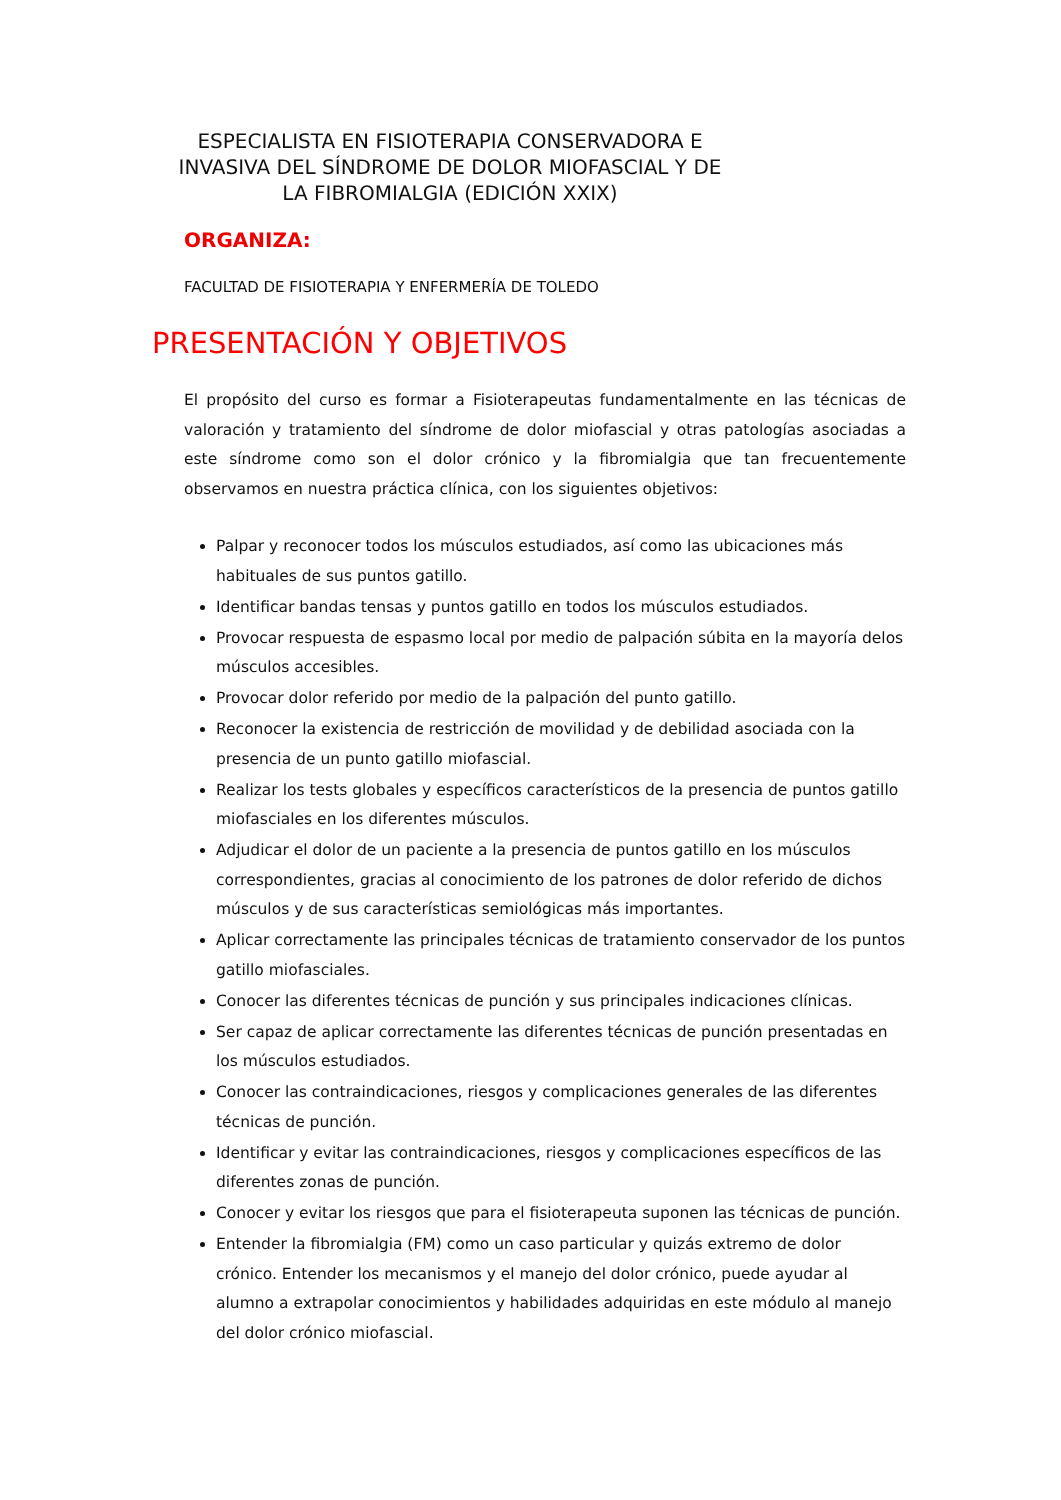ESPECIALISTA EN FISIOTERAPIA CONSERVADORA E INVASIVA DEL SÍNDROME DE DOLOR MIOFASCIAL Y DE LA FIBROMIALGIA (EDICIÓN XXIX)
ORGANIZA:
FACULTAD DE FISIOTERAPIA Y ENFERMERÍA DE TOLEDO
PRESENTACIÓN Y OBJETIVOS
El propósito del curso es formar a Fisioterapeutas fundamentalmente en las técnicas de valoración y tratamiento del síndrome de dolor miofascial y otras patologías asociadas a este síndrome como son el dolor crónico y la fibromialgia que tan frecuentemente observamos en nuestra práctica clínica, con los siguientes objetivos:
Palpar y reconocer todos los músculos estudiados, así como las ubicaciones más habituales de sus puntos gatillo.
Identificar bandas tensas y puntos gatillo en todos los músculos estudiados.
Provocar respuesta de espasmo local por medio de palpación súbita en la mayoría delos músculos accesibles.
Provocar dolor referido por medio de la palpación del punto gatillo.
Reconocer la existencia de restricción de movilidad y de debilidad asociada con la presencia de un punto gatillo miofascial.
Realizar los tests globales y específicos característicos de la presencia de puntos gatillo miofasciales en los diferentes músculos.
Adjudicar el dolor de un paciente a la presencia de puntos gatillo en los músculos correspondientes, gracias al conocimiento de los patrones de dolor referido de dichos músculos y de sus características semiológicas más importantes.
Aplicar correctamente las principales técnicas de tratamiento conservador de los puntos gatillo miofasciales.
Conocer las diferentes técnicas de punción y sus principales indicaciones clínicas.
Ser capaz de aplicar correctamente las diferentes técnicas de punción presentadas en los músculos estudiados.
Conocer las contraindicaciones, riesgos y complicaciones generales de las diferentes técnicas de punción.
Identificar y evitar las contraindicaciones, riesgos y complicaciones específicos de las diferentes zonas de punción.
Conocer y evitar los riesgos que para el fisioterapeuta suponen las técnicas de punción.
Entender la fibromialgia (FM) como un caso particular y quizás extremo de dolor crónico. Entender los mecanismos y el manejo del dolor crónico, puede ayudar al alumno a extrapolar conocimientos y habilidades adquiridas en este módulo al manejo del dolor crónico miofascial.